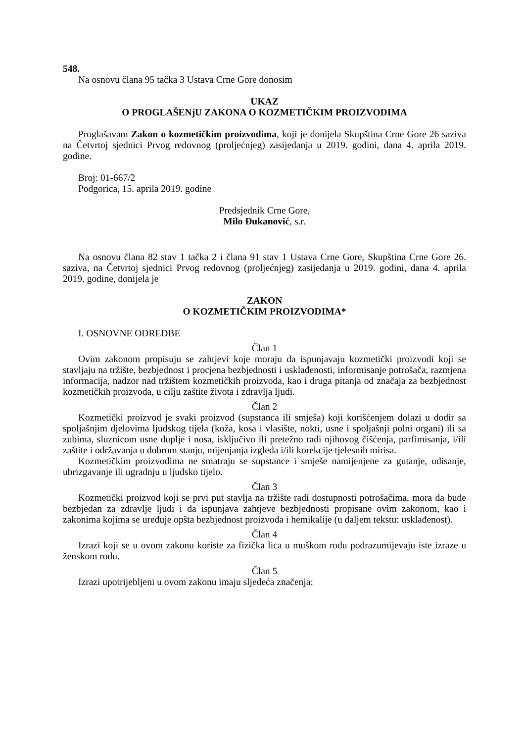548.
Na osnovu člana 95 tačka 3 Ustava Crne Gore donosim
UKAZ
O PROGLAŠENjU ZAKONA O KOZMETIČKIM PROIZVODIMA
Proglašavam Zakon o kozmetičkim proizvodima, koji je donijela Skupština Crne Gore 26 saziva na Četvrtoj sjednici Prvog redovnog (proljećnjeg) zasijedanja u 2019. godini, dana 4. aprila 2019. godine.
Broj: 01-667/2
Podgorica, 15. aprila 2019. godine
Predsjednik Crne Gore,
Milo Đukanović, s.r.
Na osnovu člana 82 stav 1 tačka 2 i člana 91 stav 1 Ustava Crne Gore, Skupština Crne Gore 26. saziva, na Četvrtoj sjednici Prvog redovnog (proljećnjeg) zasijedanja u 2019. godini, dana 4. aprila 2019. godine, donijela je
ZAKON
O KOZMETIČKIM PROIZVODIMA*
I. OSNOVNE ODREDBE
Član 1
Ovim zakonom propisuju se zahtjevi koje moraju da ispunjavaju kozmetički proizvodi koji se stavljaju na tržište, bezbjednost i procjena bezbjednosti i usklađenosti, informisanje potrošača, razmjena informacija, nadzor nad tržištem kozmetičkih proizvoda, kao i druga pitanja od značaja za bezbjednost kozmetičkih proizvoda, u cilju zaštite života i zdravlja ljudi.
Član 2
Kozmetički proizvod je svaki proizvod (supstanca ili smješa) koji korišćenjem dolazi u dodir sa spoljašnjim djelovima ljudskog tijela (koža, kosa i vlasište, nokti, usne i spoljašnji polni organi) ili sa zubima, sluznicom usne duplje i nosa, isključivo ili pretežno radi njihovog čišćenja, parfimisanja, i/ili zaštite i održavanja u dobrom stanju, mijenjanja izgleda i/ili korekcije tjelesnih mirisa.
Kozmetičkim proizvodima ne smatraju se supstance i smješe namijenjene za gutanje, udisanje, ubrizgavanje ili ugradnju u ljudsko tijelo.
Član 3
Kozmetički proizvod koji se prvi put stavlja na tržište radi dostupnosti potrošačima, mora da bude bezbjedan za zdravlje ljudi i da ispunjava zahtjeve bezbjednosti propisane ovim zakonom, kao i zakonima kojima se uređuje opšta bezbjednost proizvoda i hemikalije (u daljem tekstu: usklađenost).
Član 4
Izrazi koji se u ovom zakonu koriste za fizička lica u muškom rodu podrazumijevaju iste izraze u ženskom rodu.
Član 5
Izrazi upotrijebljeni u ovom zakonu imaju sljedeća značenja: